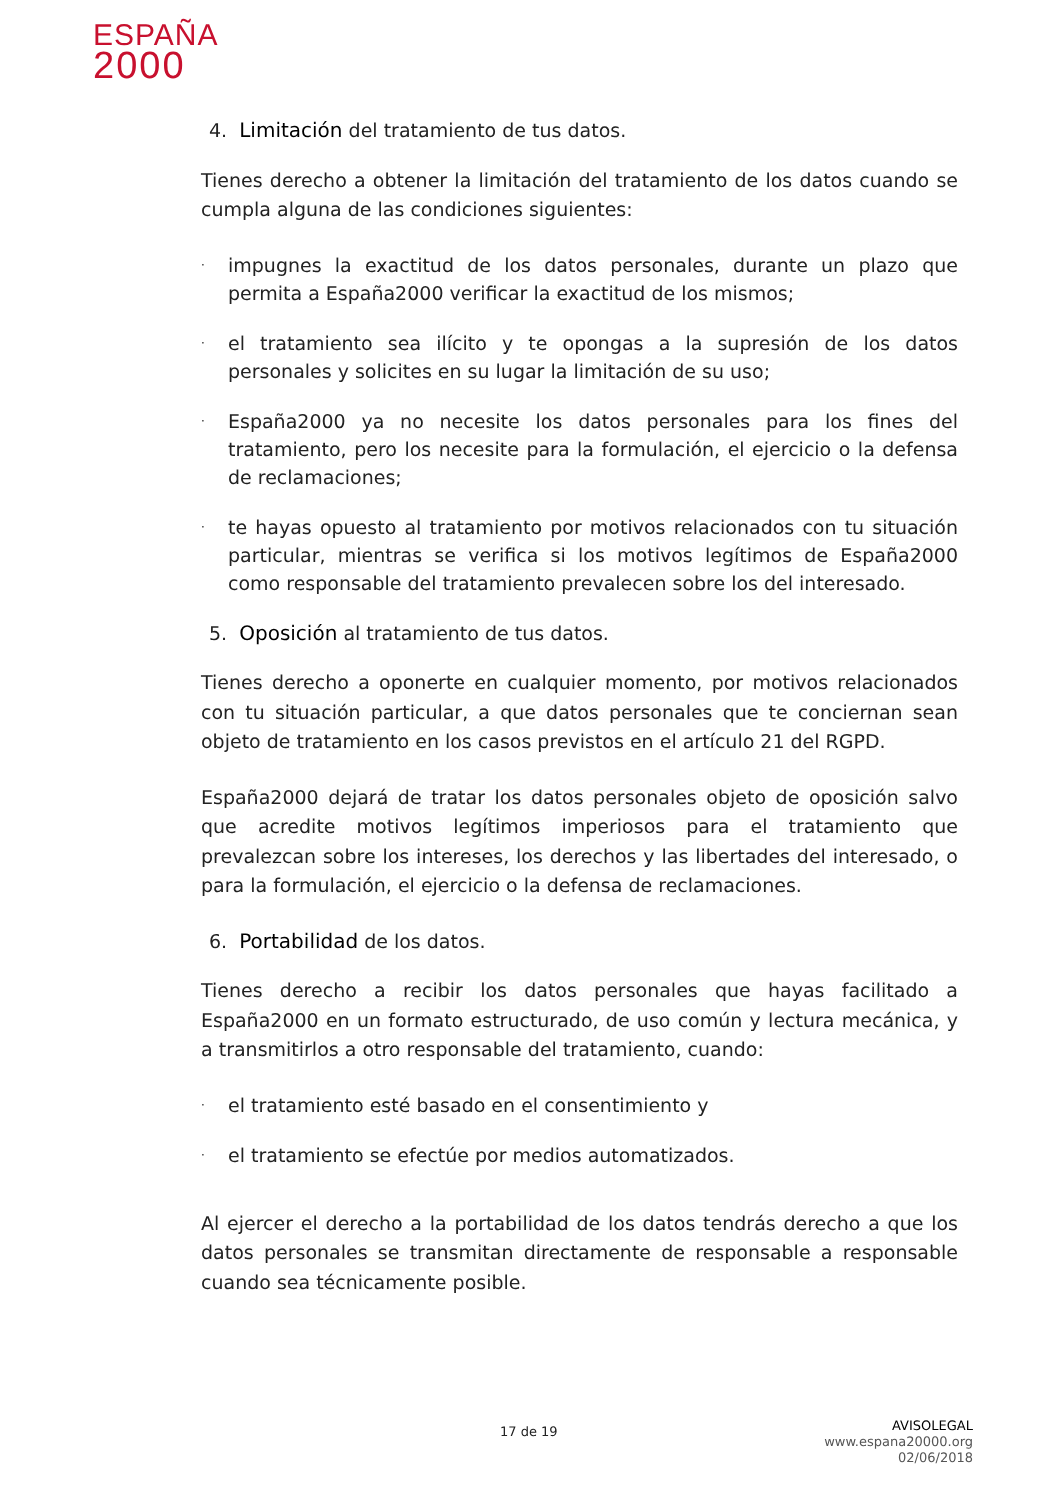ESPAÑA
2000
4. Limitación del tratamiento de tus datos.
Tienes derecho a obtener la limitación del tratamiento de los datos cuando se cumpla alguna de las condiciones siguientes:
· impugnes la exactitud de los datos personales, durante un plazo que permita a España2000 verificar la exactitud de los mismos;
· el tratamiento sea ilícito y te opongas a la supresión de los datos personales y solicites en su lugar la limitación de su uso;
· España2000 ya no necesite los datos personales para los fines del tratamiento, pero los necesite para la formulación, el ejercicio o la defensa de reclamaciones;
· te hayas opuesto al tratamiento por motivos relacionados con tu situación particular, mientras se verifica si los motivos legítimos de España2000 como responsable del tratamiento prevalecen sobre los del interesado.
5. Oposición al tratamiento de tus datos.
Tienes derecho a oponerte en cualquier momento, por motivos relacionados con tu situación particular, a que datos personales que te conciernan sean objeto de tratamiento en los casos previstos en el artículo 21 del RGPD.
España2000 dejará de tratar los datos personales objeto de oposición salvo que acredite motivos legítimos imperiosos para el tratamiento que prevalezcan sobre los intereses, los derechos y las libertades del interesado, o para la formulación, el ejercicio o la defensa de reclamaciones.
6. Portabilidad de los datos.
Tienes derecho a recibir los datos personales que hayas facilitado a España2000 en un formato estructurado, de uso común y lectura mecánica, y a transmitirlos a otro responsable del tratamiento, cuando:
· el tratamiento esté basado en el consentimiento y
· el tratamiento se efectúe por medios automatizados.
Al ejercer el derecho a la portabilidad de los datos tendrás derecho a que los datos personales se transmitan directamente de responsable a responsable cuando sea técnicamente posible.
17 de 19
AVISOLEGAL
www.espana20000.org
02/06/2018